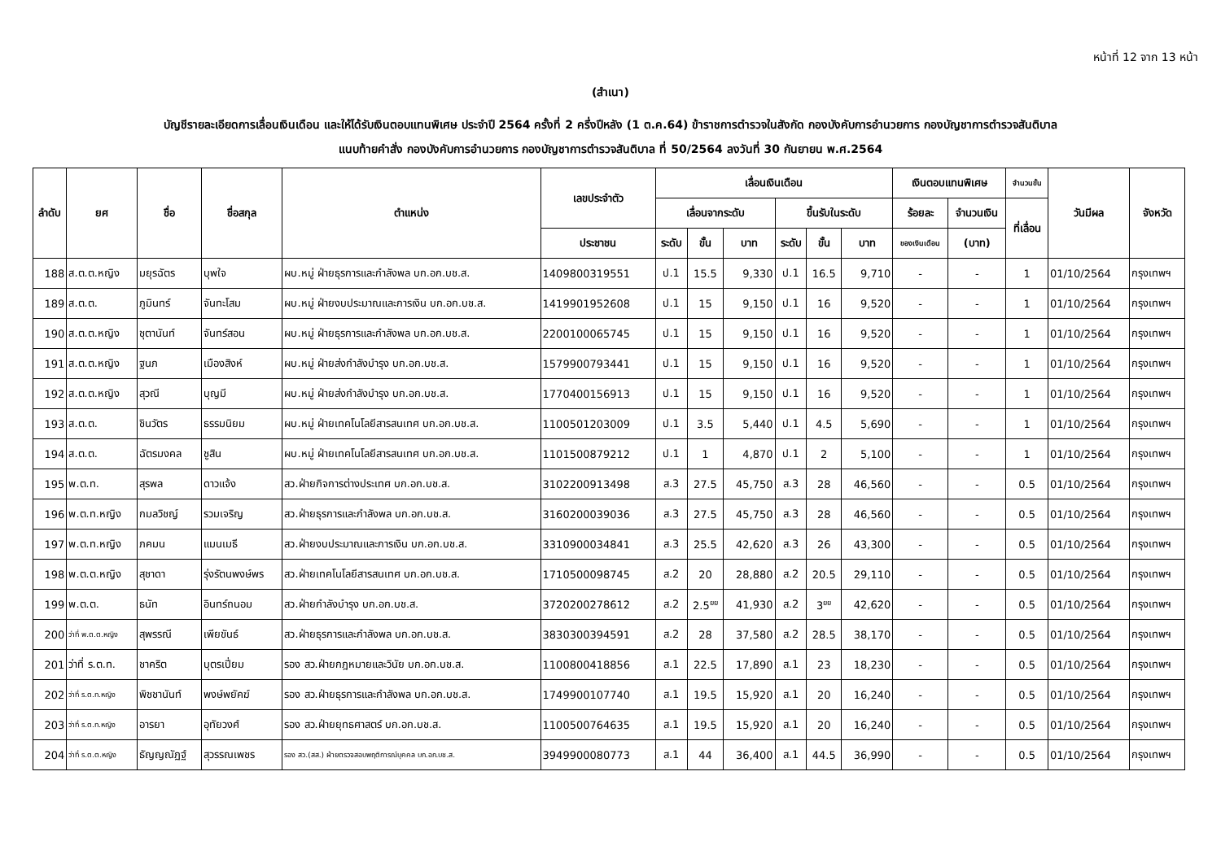หน้าที่ 12 จาก 13 หน้า
(สำเนา)
บัญชีรายละเอียดการเลื่อนเงินเดือน และให้ได้รับเงินตอบแทนพิเศษ ประจำปี 2564 ครั้งที่ 2 ครึ่งปีหลัง (1 ต.ค.64) ข้าราชการตำรวจในสังกัด กองบังคับการอำนวยการ กองบัญชาการตำรวจสันติบาล
แนบท้ายคำสั่ง กองบังคับการอำนวยการ กองบัญชาการตำรวจสันติบาล ที่ 50/2564 ลงวันที่ 30 กันยายน พ.ศ.2564
| ลำดับ | ยศ | ชื่อ | ชื่อสกุล | ตำแหน่ง | เลขประจำตัว | เลื่อนเงินเดือน | | | | | | เงินตอบแทนพิเศษ | | จำนวนขั้น | วันมีผล | จังหวัด |
| --- | --- | --- | --- | --- | --- | --- | --- | --- | --- | --- | --- | --- | --- | --- | --- | --- |
| | | | | | | เลื่อนจากระดับ | | | ขึ้นรับในระดับ | | | ร้อยละ | จำนวนเงิน | ที่เลื่อน | | |
| | | | | | ประชาชน | ระดับ | ขั้น | บาท | ระดับ | ขั้น | บาท | ของเงินเดือน | (บาท) | | | |
| 188 | ส.ต.ต.หญิง | มยุรฉัตร | บุพใจ | ผบ.หมู่ ฝ่ายธุรการและกำลังพล บก.อก.บช.ส. | 1409800319551 | ป.1 | 15.5 | 9,330 | ป.1 | 16.5 | 9,710 | - | - | 1 | 01/10/2564 | กรุงเทพฯ |
| 189 | ส.ต.ต. | ภูมินทร์ | จันทะโสม | ผบ.หมู่ ฝ่ายงบประมาณและการเงิน บก.อก.บช.ส. | 1419901952608 | ป.1 | 15 | 9,150 | ป.1 | 16 | 9,520 | - | - | 1 | 01/10/2564 | กรุงเทพฯ |
| 190 | ส.ต.ต.หญิง | ชุตานันท์ | จันทร์สอน | ผบ.หมู่ ฝ่ายธุรการและกำลังพล บก.อก.บช.ส. | 2200100065745 | ป.1 | 15 | 9,150 | ป.1 | 16 | 9,520 | - | - | 1 | 01/10/2564 | กรุงเทพฯ |
| 191 | ส.ต.ต.หญิง | ฐนภ | เมืองสิงห์ | ผบ.หมู่ ฝ่ายส่งกำลังบำรุง บก.อก.บช.ส. | 1579900793441 | ป.1 | 15 | 9,150 | ป.1 | 16 | 9,520 | - | - | 1 | 01/10/2564 | กรุงเทพฯ |
| 192 | ส.ต.ต.หญิง | สุวณี | บุญมี | ผบ.หมู่ ฝ่ายส่งกำลังบำรุง บก.อก.บช.ส. | 1770400156913 | ป.1 | 15 | 9,150 | ป.1 | 16 | 9,520 | - | - | 1 | 01/10/2564 | กรุงเทพฯ |
| 193 | ส.ต.ต. | ชินวัตร | ธรรมนิยม | ผบ.หมู่ ฝ่ายเทคโนโลยีสารสนเทศ บก.อก.บช.ส. | 1100501203009 | ป.1 | 3.5 | 5,440 | ป.1 | 4.5 | 5,690 | - | - | 1 | 01/10/2564 | กรุงเทพฯ |
| 194 | ส.ต.ต. | ฉัตรมงคล | ชูสิน | ผบ.หมู่ ฝ่ายเทคโนโลยีสารสนเทศ บก.อก.บช.ส. | 1101500879212 | ป.1 | 1 | 4,870 | ป.1 | 2 | 5,100 | - | - | 1 | 01/10/2564 | กรุงเทพฯ |
| 195 | พ.ต.ท. | สุรพล | ดาวแจ้ง | สว.ฝ่ายกิจการต่างประเทศ บก.อก.บช.ส. | 3102200913498 | ส.3 | 27.5 | 45,750 | ส.3 | 28 | 46,560 | - | - | 0.5 | 01/10/2564 | กรุงเทพฯ |
| 196 | พ.ต.ท.หญิง | กมลวิชญ์ | รวมเจริญ | สว.ฝ่ายธุรการและกำลังพล บก.อก.บช.ส. | 3160200039036 | ส.3 | 27.5 | 45,750 | ส.3 | 28 | 46,560 | - | - | 0.5 | 01/10/2564 | กรุงเทพฯ |
| 197 | พ.ต.ท.หญิง | ภคมน | แมนเมธี | สว.ฝ่ายงบประมาณและการเงิน บก.อก.บช.ส. | 3310900034841 | ส.3 | 25.5 | 42,620 | ส.3 | 26 | 43,300 | - | - | 0.5 | 01/10/2564 | กรุงเทพฯ |
| 198 | พ.ต.ต.หญิง | สุชาดา | รุ่งรัตนพงษ์พร | สว.ฝ่ายเทคโนโลยีสารสนเทศ บก.อก.บช.ส. | 1710500098745 | ส.2 | 20 | 28,880 | ส.2 | 20.5 | 29,110 | - | - | 0.5 | 01/10/2564 | กรุงเทพฯ |
| 199 | พ.ต.ต. | ธนัท | อินทร์ถนอม | สว.ฝ่ายกำลังบำรุง บก.อก.บช.ส. | 3720200278612 | ส.2 | 2.5<sup>ยย</sup> | 41,930 | ส.2 | 3<sup>ยย</sup> | 42,620 | - | - | 0.5 | 01/10/2564 | กรุงเทพฯ |
| 200 | ว่าที่ พ.ต.ต.หญิง | สุพรรณี | เพียขันธ์ | สว.ฝ่ายธุรการและกำลังพล บก.อก.บช.ส. | 3830300394591 | ส.2 | 28 | 37,580 | ส.2 | 28.5 | 38,170 | - | - | 0.5 | 01/10/2564 | กรุงเทพฯ |
| 201 | ว่าที่ ร.ต.ท. | ชาคริต | บุตรเปี่ยม | รอง สว.ฝ่ายกฎหมายและวินัย บก.อก.บช.ส. | 1100800418856 | ส.1 | 22.5 | 17,890 | ส.1 | 23 | 18,230 | - | - | 0.5 | 01/10/2564 | กรุงเทพฯ |
| 202 | ว่าที่ ร.ต.ท.หญิง | พิชชานันท์ | พงษ์พยัคฆ์ | รอง สว.ฝ่ายธุรการและกำลังพล บก.อก.บช.ส. | 1749900107740 | ส.1 | 19.5 | 15,920 | ส.1 | 20 | 16,240 | - | - | 0.5 | 01/10/2564 | กรุงเทพฯ |
| 203 | ว่าที่ ร.ต.ท.หญิง | อารยา | อุทัยวงศ์ | รอง สว.ฝ่ายยุทธศาสตร์ บก.อก.บช.ส. | 1100500764635 | ส.1 | 19.5 | 15,920 | ส.1 | 20 | 16,240 | - | - | 0.5 | 01/10/2564 | กรุงเทพฯ |
| 204 | ว่าที่ ร.ต.ต.หญิง | ธัญญณัฏฐ์ | สุวรรณเพชร | รอง สว.(สส.) ฝ่ายตรวจสอบพฤติการณ์บุคคล บก.อก.บช.ส. | 3949900080773 | ส.1 | 44 | 36,400 | ส.1 | 44.5 | 36,990 | - | - | 0.5 | 01/10/2564 | กรุงเทพฯ |